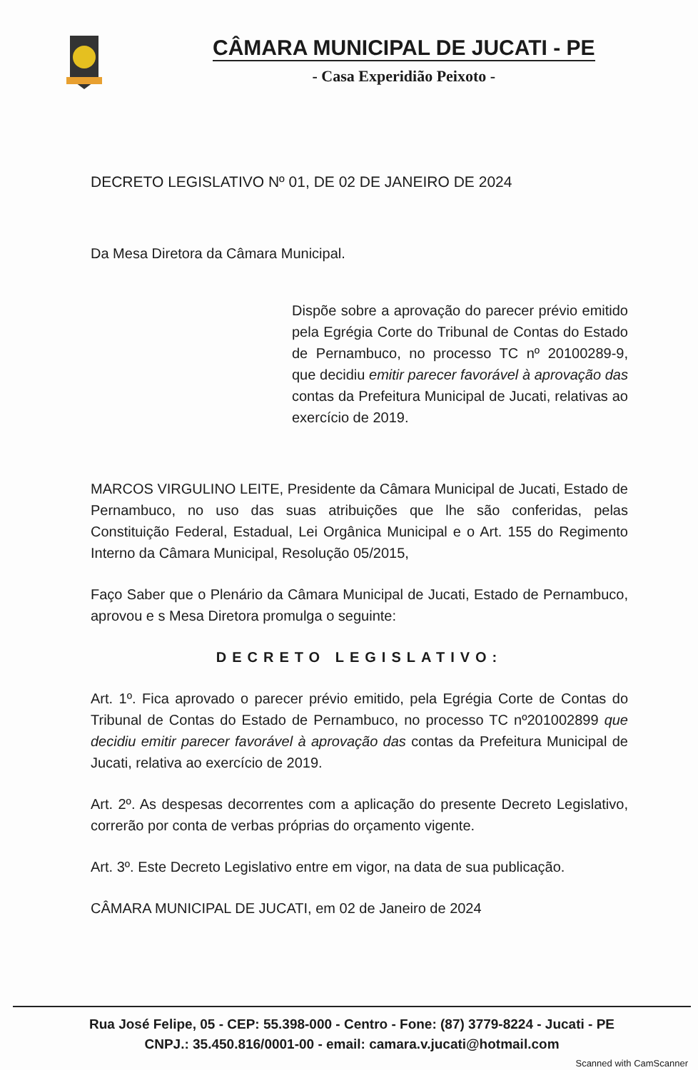CÂMARA MUNICIPAL DE JUCATI - PE
- Casa Experidião Peixoto -
DECRETO LEGISLATIVO Nº 01, DE 02 DE JANEIRO DE 2024
Da Mesa Diretora da Câmara Municipal.
Dispõe sobre a aprovação do parecer prévio emitido pela Egrégia Corte do Tribunal de Contas do Estado de Pernambuco, no processo TC nº 20100289-9, que decidiu emitir parecer favorável à aprovação das contas da Prefeitura Municipal de Jucati, relativas ao exercício de 2019.
MARCOS VIRGULINO LEITE, Presidente da Câmara Municipal de Jucati, Estado de Pernambuco, no uso das suas atribuições que lhe são conferidas, pelas Constituição Federal, Estadual, Lei Orgânica Municipal e o Art. 155 do Regimento Interno da Câmara Municipal, Resolução 05/2015,
Faço Saber que o Plenário da Câmara Municipal de Jucati, Estado de Pernambuco, aprovou e s Mesa Diretora promulga o seguinte:
DECRETO LEGISLATIVO:
Art. 1º. Fica aprovado o parecer prévio emitido, pela Egrégia Corte de Contas do Tribunal de Contas do Estado de Pernambuco, no processo TC nº201002899 que decidiu emitir parecer favorável à aprovação das contas da Prefeitura Municipal de Jucati, relativa ao exercício de 2019.
Art. 2º. As despesas decorrentes com a aplicação do presente Decreto Legislativo, correrão por conta de verbas próprias do orçamento vigente.
Art. 3º. Este Decreto Legislativo entre em vigor, na data de sua publicação.
CÂMARA MUNICIPAL DE JUCATI, em 02 de Janeiro de 2024
Rua José Felipe, 05 - CEP: 55.398-000 - Centro - Fone: (87) 3779-8224 - Jucati - PE
CNPJ.: 35.450.816/0001-00 - email: camara.v.jucati@hotmail.com
Scanned with CamScanner